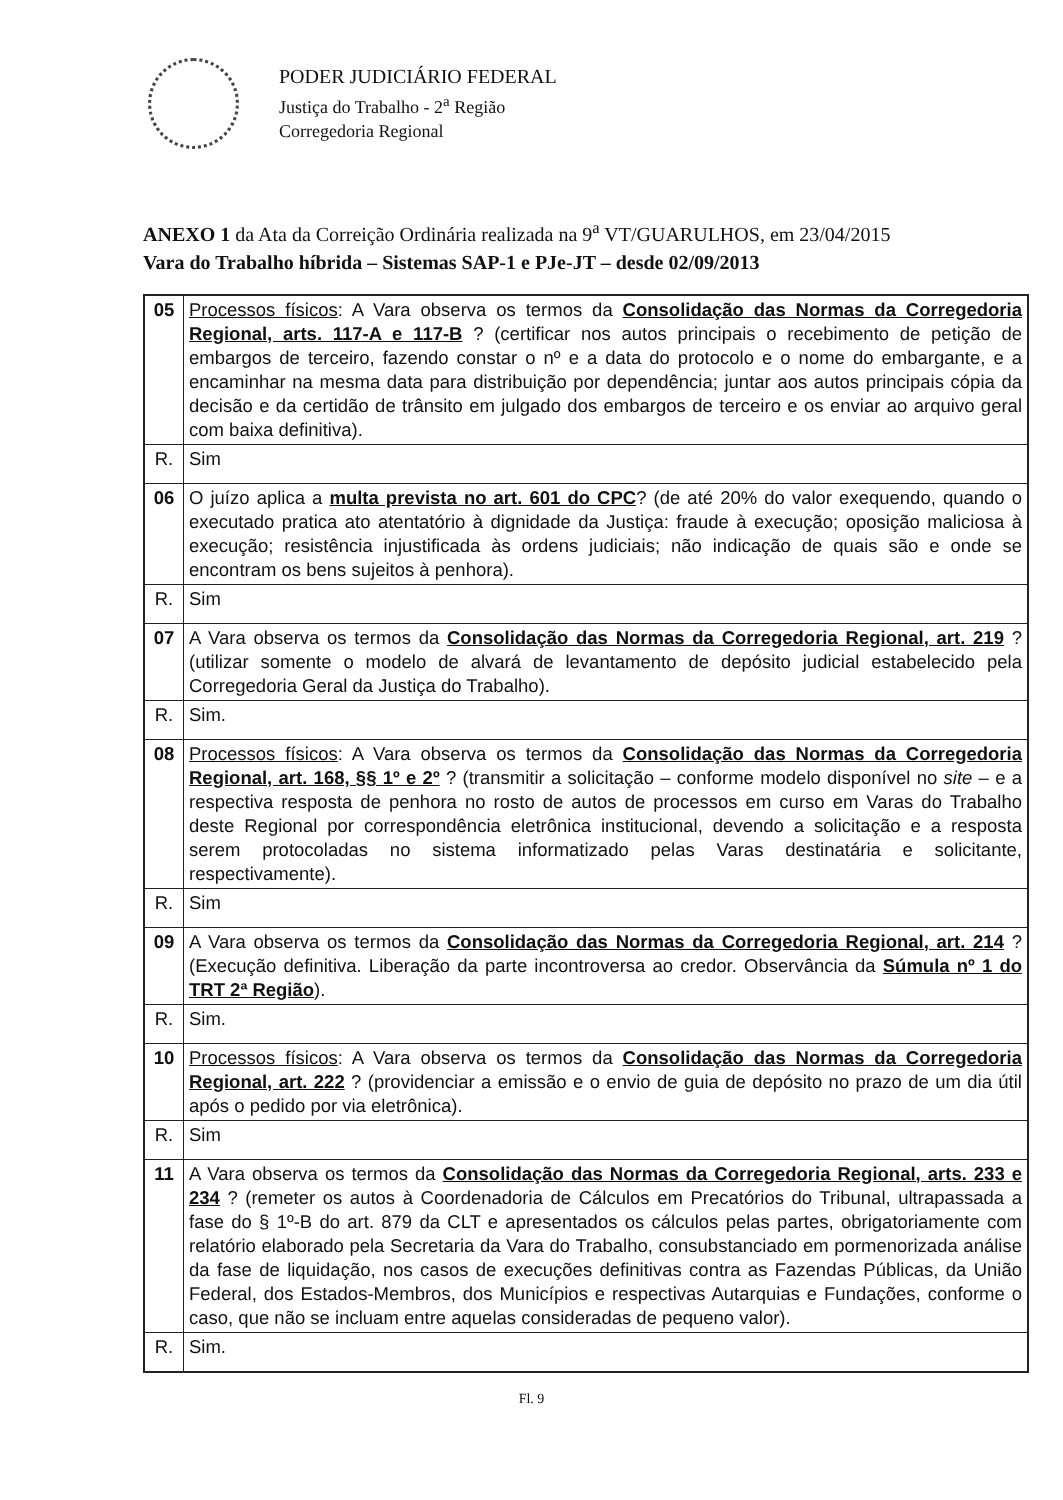PODER JUDICIÁRIO FEDERAL
Justiça do Trabalho - 2<sup>a</sup> Região
Corregedoria Regional
ANEXO 1 da Ata da Correição Ordinária realizada na 9<sup>a</sup> VT/GUARULHOS, em 23/04/2015
Vara do Trabalho híbrida – Sistemas SAP-1 e PJe-JT – desde 02/09/2013
| 05 | Processos físicos : A Vara observa os termos da Consolidação das Normas da Corregedoria Regional, arts. 117-A e 117-B ? (certificar nos autos principais o recebimento de petição de embargos de terceiro, fazendo constar o nº e a data do protocolo e o nome do embargante, e a encaminhar na mesma data para distribuição por dependência; juntar aos autos principais cópia da decisão e da certidão de trânsito em julgado dos embargos de terceiro e os enviar ao arquivo geral com baixa definitiva). |
| R. | Sim |
| 06 | O juízo aplica a multa prevista no art. 601 do CPC ? (de até 20% do valor exequendo, quando o executado pratica ato atentatório à dignidade da Justiça: fraude à execução; oposição maliciosa à execução; resistência injustificada às ordens judiciais; não indicação de quais são e onde se encontram os bens sujeitos à penhora). |
| R. | Sim |
| 07 | A Vara observa os termos da Consolidação das Normas da Corregedoria Regional, art. 219 ? (utilizar somente o modelo de alvará de levantamento de depósito judicial estabelecido pela Corregedoria Geral da Justiça do Trabalho). |
| R. | Sim. |
| 08 | Processos físicos : A Vara observa os termos da Consolidação das Normas da Corregedoria Regional, art. 168, §§ 1º e 2º ? (transmitir a solicitação – conforme modelo disponível no site – e a respectiva resposta de penhora no rosto de autos de processos em curso em Varas do Trabalho deste Regional por correspondência eletrônica institucional, devendo a solicitação e a resposta serem protocoladas no sistema informatizado pelas Varas destinatária e solicitante, respectivamente). |
| R. | Sim |
| 09 | A Vara observa os termos da Consolidação das Normas da Corregedoria Regional, art. 214 ? (Execução definitiva. Liberação da parte incontroversa ao credor. Observância da Súmula nº 1 do TRT 2ª Região ). |
| R. | Sim. |
| 10 | Processos físicos : A Vara observa os termos da Consolidação das Normas da Corregedoria Regional, art. 222 ? (providenciar a emissão e o envio de guia de depósito no prazo de um dia útil após o pedido por via eletrônica). |
| R. | Sim |
| 11 | A Vara observa os termos da Consolidação das Normas da Corregedoria Regional, arts. 233 e 234 ? (remeter os autos à Coordenadoria de Cálculos em Precatórios do Tribunal, ultrapassada a fase do § 1º-B do art. 879 da CLT e apresentados os cálculos pelas partes, obrigatoriamente com relatório elaborado pela Secretaria da Vara do Trabalho, consubstanciado em pormenorizada análise da fase de liquidação, nos casos de execuções definitivas contra as Fazendas Públicas, da União Federal, dos Estados-Membros, dos Municípios e respectivas Autarquias e Fundações, conforme o caso, que não se incluam entre aquelas consideradas de pequeno valor). |
| R. | Sim. |
Fl. 9